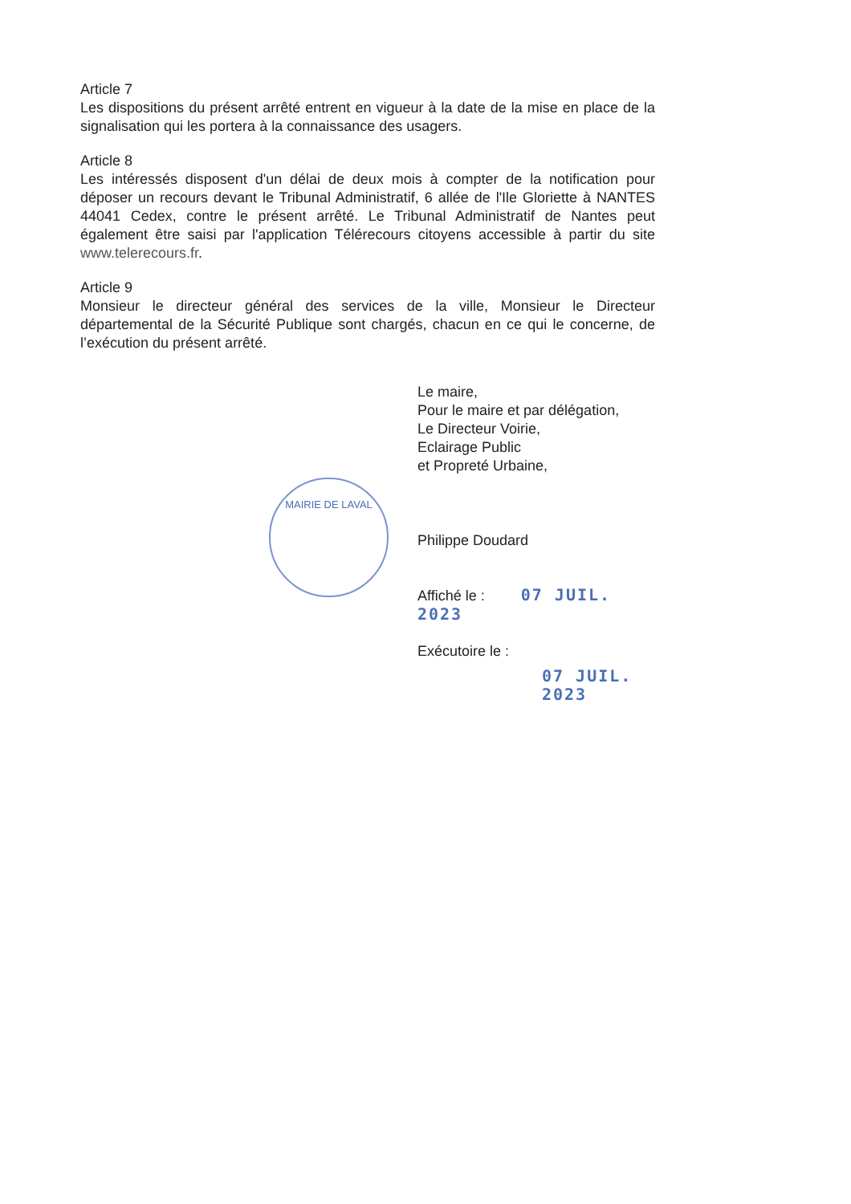MAIRIE DE LAVAL
Article 7
Les dispositions du présent arrêté entrent en vigueur à la date de la mise en place de la signalisation qui les portera à la connaissance des usagers.
Article 8
Les intéressés disposent d'un délai de deux mois à compter de la notification pour déposer un recours devant le Tribunal Administratif, 6 allée de l'Ile Gloriette à NANTES 44041 Cedex, contre le présent arrêté. Le Tribunal Administratif de Nantes peut également être saisi par l'application Télérecours citoyens accessible à partir du site www.telerecours.fr.
Article 9
Monsieur le directeur général des services de la ville, Monsieur le Directeur départemental de la Sécurité Publique sont chargés, chacun en ce qui le concerne, de l’exécution du présent arrêté.
Le maire,
Pour le maire et par délégation,
Le Directeur Voirie,
Eclairage Public
et Propreté Urbaine,
Philippe Doudard
Affiché le : 07 JUIL. 2023
Exécutoire le :
07 JUIL. 2023